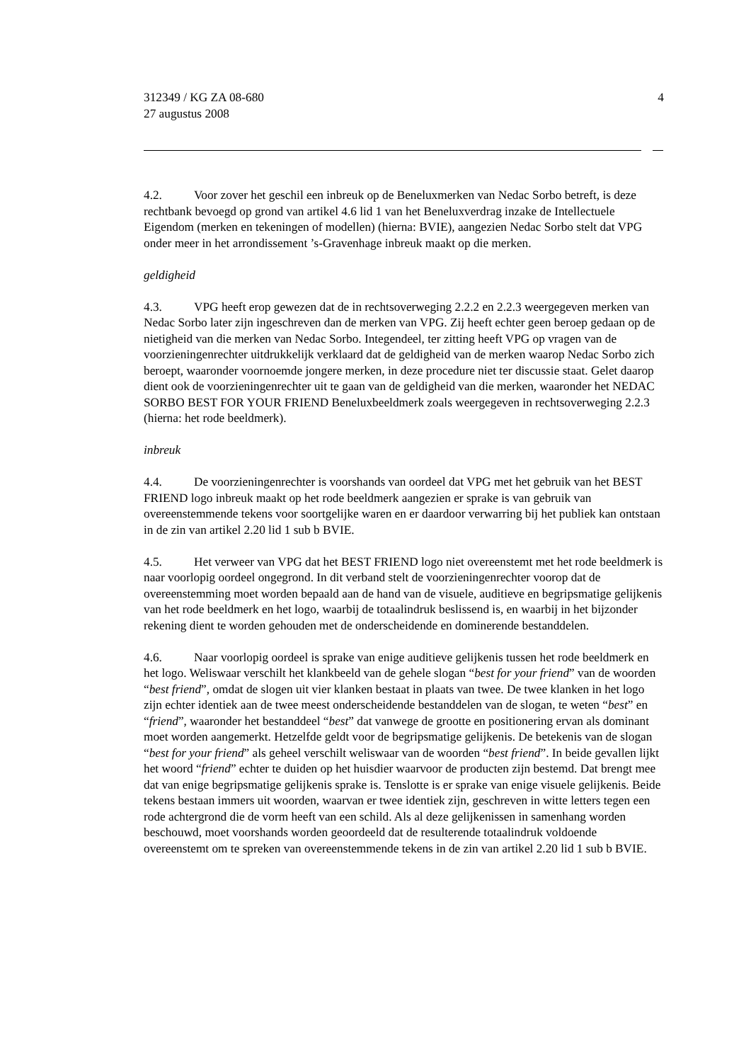312349 / KG ZA 08-680
27 augustus 2008
4
4.2. Voor zover het geschil een inbreuk op de Beneluxmerken van Nedac Sorbo betreft, is deze rechtbank bevoegd op grond van artikel 4.6 lid 1 van het Beneluxverdrag inzake de Intellectuele Eigendom (merken en tekeningen of modellen) (hierna: BVIE), aangezien Nedac Sorbo stelt dat VPG onder meer in het arrondissement ’s-Gravenhage inbreuk maakt op die merken.
geldigheid
4.3. VPG heeft erop gewezen dat de in rechtsoverweging 2.2.2 en 2.2.3 weergegeven merken van Nedac Sorbo later zijn ingeschreven dan de merken van VPG. Zij heeft echter geen beroep gedaan op de nietigheid van die merken van Nedac Sorbo. Integendeel, ter zitting heeft VPG op vragen van de voorzieningenrechter uitdrukkelijk verklaard dat de geldigheid van de merken waarop Nedac Sorbo zich beroept, waaronder voornoemde jongere merken, in deze procedure niet ter discussie staat. Gelet daarop dient ook de voorzieningenrechter uit te gaan van de geldigheid van die merken, waaronder het NEDAC SORBO BEST FOR YOUR FRIEND Beneluxbeeldmerk zoals weergegeven in rechtsoverweging 2.2.3 (hierna: het rode beeldmerk).
inbreuk
4.4. De voorzieningenrechter is voorshands van oordeel dat VPG met het gebruik van het BEST FRIEND logo inbreuk maakt op het rode beeldmerk aangezien er sprake is van gebruik van overeenstemmende tekens voor soortgelijke waren en er daardoor verwarring bij het publiek kan ontstaan in de zin van artikel 2.20 lid 1 sub b BVIE.
4.5. Het verweer van VPG dat het BEST FRIEND logo niet overeenstemt met het rode beeldmerk is naar voorlopig oordeel ongegrond. In dit verband stelt de voorzieningenrechter voorop dat de overeenstemming moet worden bepaald aan de hand van de visuele, auditieve en begripsmatige gelijkenis van het rode beeldmerk en het logo, waarbij de totaalindruk beslissend is, en waarbij in het bijzonder rekening dient te worden gehouden met de onderscheidende en dominerende bestanddelen.
4.6. Naar voorlopig oordeel is sprake van enige auditieve gelijkenis tussen het rode beeldmerk en het logo. Weliswaar verschilt het klankbeeld van de gehele slogan “best for your friend” van de woorden “best friend”, omdat de slogen uit vier klanken bestaat in plaats van twee. De twee klanken in het logo zijn echter identiek aan de twee meest onderscheidende bestanddelen van de slogan, te weten “best” en “friend”, waaronder het bestanddeel “best” dat vanwege de grootte en positionering ervan als dominant moet worden aangemerkt. Hetzelfde geldt voor de begripsmatige gelijkenis. De betekenis van de slogan “best for your friend” als geheel verschilt weliswaar van de woorden “best friend”. In beide gevallen lijkt het woord “friend” echter te duiden op het huisdier waarvoor de producten zijn bestemd. Dat brengt mee dat van enige begripsmatige gelijkenis sprake is. Tenslotte is er sprake van enige visuele gelijkenis. Beide tekens bestaan immers uit woorden, waarvan er twee identiek zijn, geschreven in witte letters tegen een rode achtergrond die de vorm heeft van een schild. Als al deze gelijkenissen in samenhang worden beschouwd, moet voorshands worden geoordeeld dat de resulterende totaalindruk voldoende overeenstemt om te spreken van overeenstemmende tekens in de zin van artikel 2.20 lid 1 sub b BVIE.